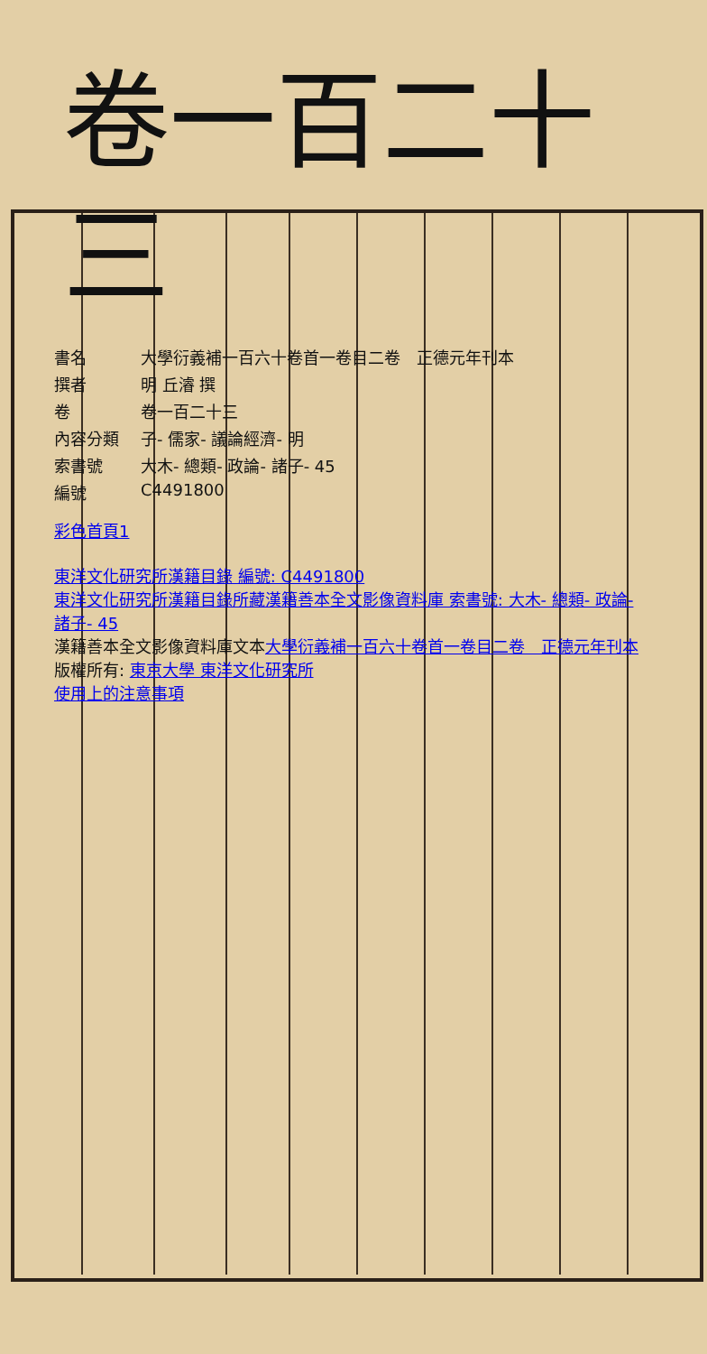卷一百二十三
| 書名 | 大學衍義補一百六十卷首一卷目二卷 正德元年刊本 |
| 撰者 | 明 丘濬 撰 |
| 卷 | 卷一百二十三 |
| 內容分類 | 子- 儒家- 議論經濟- 明 |
| 索書號 | 大木- 總類- 政論- 諸子- 45 |
| 編號 | C4491800 |
彩色首頁1
東洋文化研究所漢籍目錄 編號: C4491800
東洋文化研究所漢籍目錄所藏漢籍善本全文影像資料庫 索書號: 大木- 總類- 政論- 諸子- 45
漢籍善本全文影像資料庫文本大學衍義補一百六十卷首一卷目二卷　正德元年刊本
版權所有: 東京大學 東洋文化研究所
使用上的注意事項